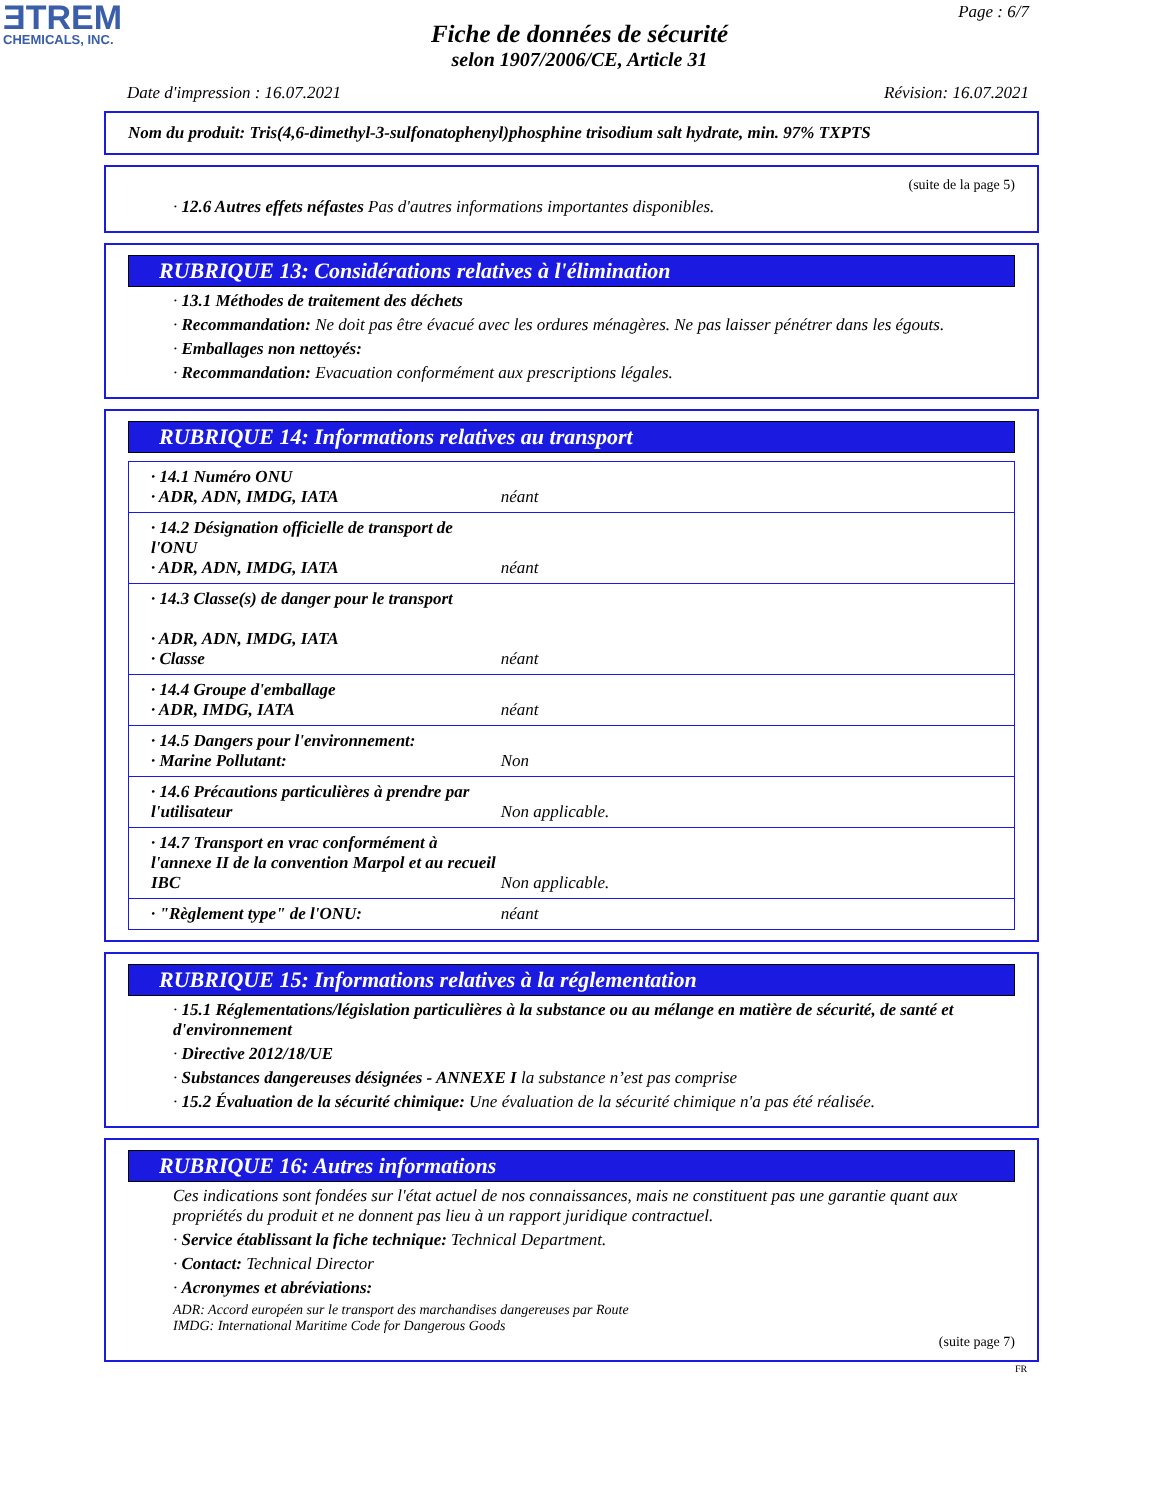ƎTREM
CHEMICALS, INC.
Page : 6/7
Fiche de données de sécurité
selon 1907/2006/CE, Article 31
Date d'impression : 16.07.2021 Révision: 16.07.2021
Nom du produit: Tris(4,6-dimethyl-3-sulfonatophenyl)phosphine trisodium salt hydrate, min. 97% TXPTS
(suite de la page 5)
· 12.6 Autres effets néfastes Pas d'autres informations importantes disponibles.
RUBRIQUE 13: Considérations relatives à l'élimination
· 13.1 Méthodes de traitement des déchets
· Recommandation: Ne doit pas être évacué avec les ordures ménagères. Ne pas laisser pénétrer dans les égouts.
· Emballages non nettoyés:
· Recommandation: Evacuation conformément aux prescriptions légales.
RUBRIQUE 14: Informations relatives au transport
| · 14.1 Numéro ONU · ADR, ADN, IMDG, IATA | néant |
| · 14.2 Désignation officielle de transport de l'ONU · ADR, ADN, IMDG, IATA | néant |
| · 14.3 Classe(s) de danger pour le transport · ADR, ADN, IMDG, IATA · Classe | néant |
| · 14.4 Groupe d'emballage · ADR, IMDG, IATA | néant |
| · 14.5 Dangers pour l'environnement: · Marine Pollutant: | Non |
| · 14.6 Précautions particulières à prendre par l'utilisateur | Non applicable. |
| · 14.7 Transport en vrac conformément à l'annexe II de la convention Marpol et au recueil IBC | Non applicable. |
| · "Règlement type" de l'ONU: | néant |
RUBRIQUE 15: Informations relatives à la réglementation
· 15.1 Réglementations/législation particulières à la substance ou au mélange en matière de sécurité, de santé et d'environnement
· Directive 2012/18/UE
· Substances dangereuses désignées - ANNEXE I la substance n’est pas comprise
· 15.2 Évaluation de la sécurité chimique: Une évaluation de la sécurité chimique n'a pas été réalisée.
RUBRIQUE 16: Autres informations
Ces indications sont fondées sur l'état actuel de nos connaissances, mais ne constituent pas une garantie quant aux propriétés du produit et ne donnent pas lieu à un rapport juridique contractuel.
· Service établissant la fiche technique: Technical Department.
· Contact: Technical Director
· Acronymes et abréviations:
ADR: Accord européen sur le transport des marchandises dangereuses par Route
IMDG: International Maritime Code for Dangerous Goods
(suite page 7)
FR